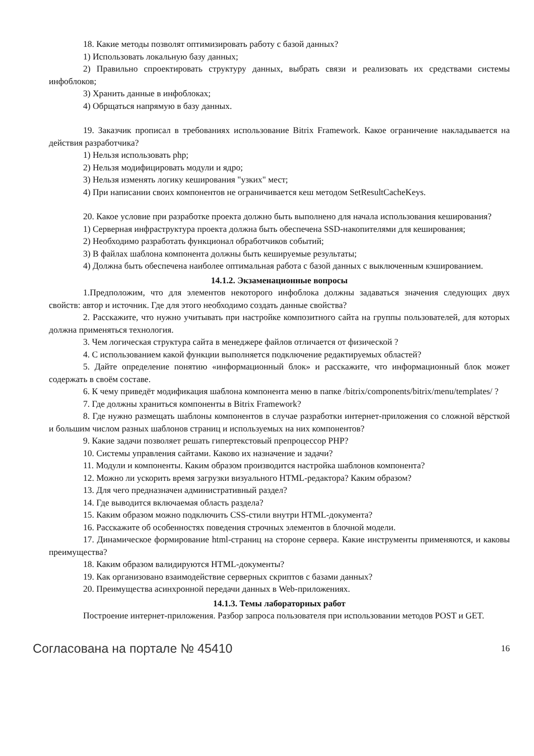18. Какие методы позволят оптимизировать работу с базой данных?
1) Использовать локальную базу данных;
2) Правильно спроектировать структуру данных, выбрать связи и реализовать их средствами системы инфоблоков;
3) Хранить данные в инфоблоках;
4) Обрщаться напрямую в базу данных.
19. Заказчик прописал в требованиях использование Bitrix Framework. Какое ограничение накладывается на действия разработчика?
1) Нельзя использовать php;
2) Нельзя модифицировать модули и ядро;
3) Нельзя изменять логику кеширования "узких" мест;
4) При написании своих компонентов не ограничивается кеш методом SetResultCacheKeys.
20. Какое условие при разработке проекта должно быть выполнено для начала использования кеширования?
1) Серверная инфраструктура проекта должна быть обеспечена SSD-накопителями для кеширования;
2) Необходимо разработать функционал обработчиков событий;
3) В файлах шаблона компонента должны быть кешируемые результаты;
4) Должна быть обеспечена наиболее оптимальная работа с базой данных с выключенным кэшированием.
14.1.2. Экзаменационные вопросы
1.Предположим, что для элементов некоторого инфоблока должны задаваться значения следующих двух свойств: автор и источник. Где для этого необходимо создать данные свойства?
2. Расскажите, что нужно учитывать при настройке композитного сайта на группы пользователей, для которых должна применяться технология.
3. Чем логическая структура сайта в менеджере файлов отличается от физической ?
4. С использованием какой функции выполняется подключение редактируемых областей?
5. Дайте определение понятию «информационный блок» и расскажите, что информационный блок может содержать в своём составе.
6. К чему приведёт модификация шаблона компонента меню в папке /bitrix/components/bitrix/menu/templates/ ?
7. Где должны храниться компоненты в Bitrix Framework?
8. Где нужно размещать шаблоны компонентов в случае разработки интернет-приложения со сложной вёрсткой и большим числом разных шаблонов страниц и используемых на них компонентов?
9. Какие задачи позволяет решать гипертекстовый препроцессор PHP?
10. Системы управления сайтами. Каково их назначение и задачи?
11. Модули и компоненты. Каким образом производится настройка шаблонов компонента?
12. Можно ли ускорить время загрузки визуального HTML-редактора? Каким образом?
13. Для чего предназначен административный раздел?
14. Где выводится включаемая область раздела?
15. Каким образом можно подключить CSS-стили внутри HTML-документа?
16. Расскажите об особенностях поведения строчных элементов в блочной модели.
17. Динамическое формирование html-страниц на стороне сервера. Какие инструменты применяются, и каковы преимущества?
18. Каким образом валидируются HTML-документы?
19. Как организовано взаимодействие серверных скриптов с базами данных?
20. Преимущества асинхронной передачи данных в Web-приложениях.
14.1.3. Темы лабораторных работ
Построение интернет-приложения. Разбор запроса пользователя при использовании методов POST и GET.
Согласована на портале № 45410 16